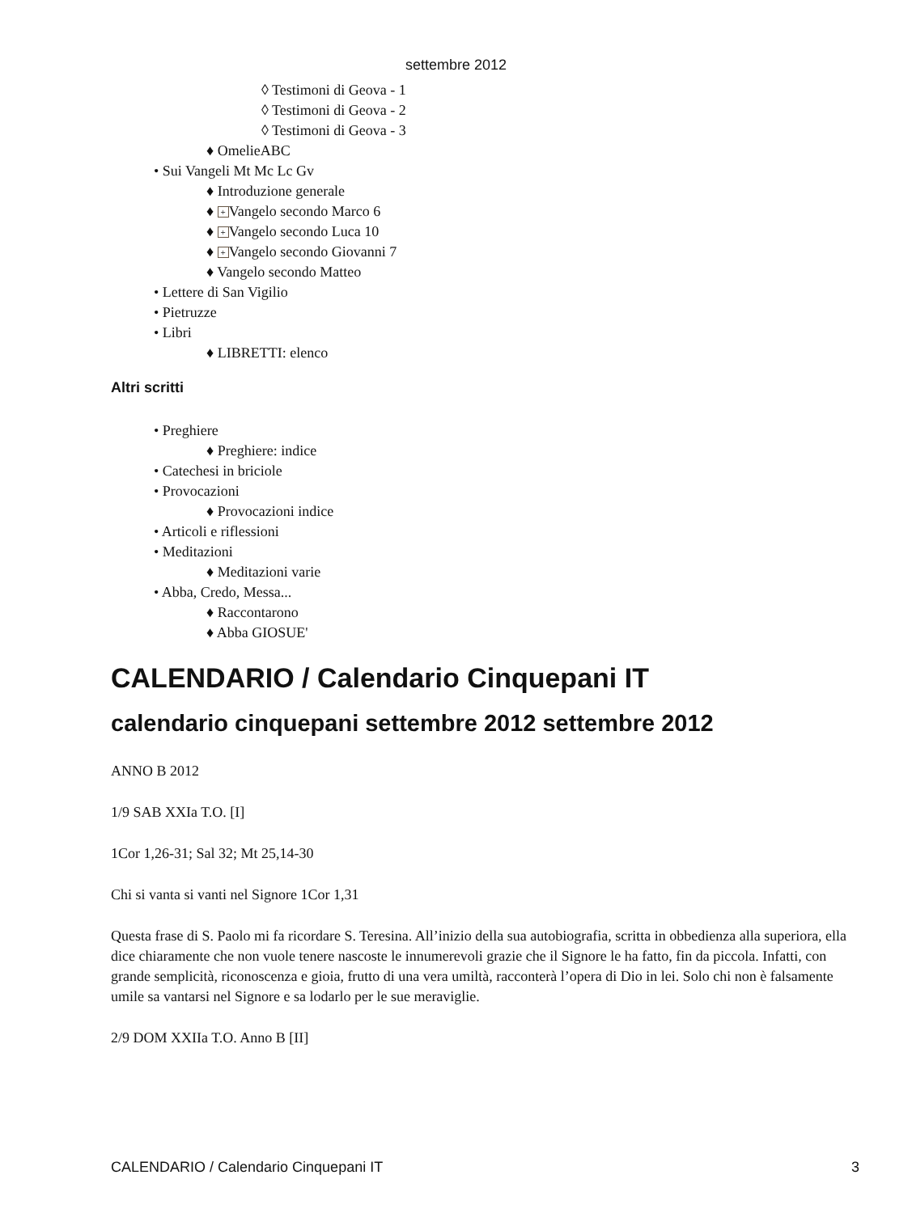settembre 2012
◊ Testimoni di Geova - 1
◊ Testimoni di Geova - 2
◊ Testimoni di Geova - 3
♦ OmelieABC
• Sui Vangeli Mt Mc Lc Gv
♦ Introduzione generale
♦ + Vangelo secondo Marco 6
♦ + Vangelo secondo Luca 10
♦ + Vangelo secondo Giovanni 7
♦ Vangelo secondo Matteo
• Lettere di San Vigilio
• Pietruzze
• Libri
♦ LIBRETTI: elenco
Altri scritti
• Preghiere
♦ Preghiere: indice
• Catechesi in briciole
• Provocazioni
♦ Provocazioni indice
• Articoli e riflessioni
• Meditazioni
♦ Meditazioni varie
• Abba, Credo, Messa...
♦ Raccontarono
♦ Abba GIOSUE'
CALENDARIO / Calendario Cinquepani IT
calendario cinquepani settembre 2012 settembre 2012
ANNO B 2012
1/9 SAB XXIa T.O. [I]
1Cor 1,26-31; Sal 32; Mt 25,14-30
Chi si vanta si vanti nel Signore 1Cor 1,31
Questa frase di S. Paolo mi fa ricordare S. Teresina. All’inizio della sua autobiografia, scritta in obbedienza alla superiora, ella dice chiaramente che non vuole tenere nascoste le innumerevoli grazie che il Signore le ha fatto, fin da piccola. Infatti, con grande semplicità, riconoscenza e gioia, frutto di una vera umiltà, racconterà l’opera di Dio in lei. Solo chi non è falsamente umile sa vantarsi nel Signore e sa lodarlo per le sue meraviglie.
2/9 DOM XXIIa T.O. Anno B [II]
CALENDARIO / Calendario Cinquepani IT 3